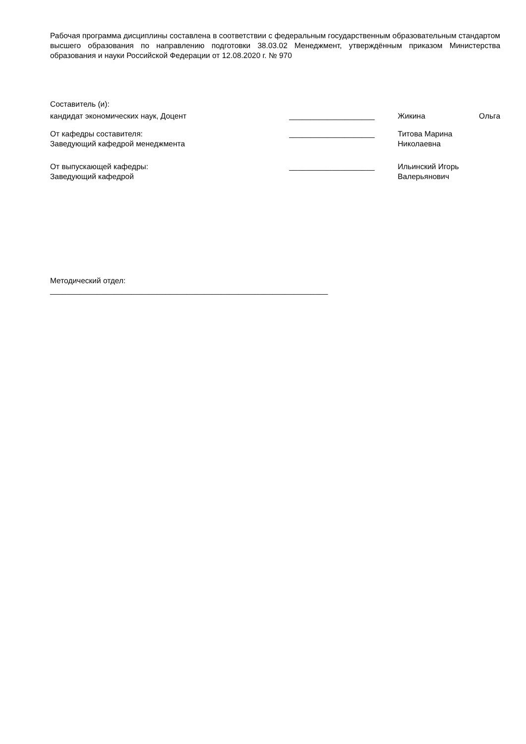Рабочая программа дисциплины составлена в соответствии с федеральным государственным образовательным стандартом высшего образования по направлению подготовки 38.03.02 Менеджмент, утверждённым приказом Министерства образования и науки Российской Федерации от 12.08.2020 г. № 970
Составитель (и):
кандидат экономических наук, Доцент ____________________
Жикина Ольга
От кафедры составителя:
Заведующий кафедрой менеджмента
____________________ Титова Марина
Николаевна
От выпускающей кафедры:
Заведующий кафедрой
____________________ Ильинский Игорь
Валерьянович
Методический отдел:
_________________________________________________________________